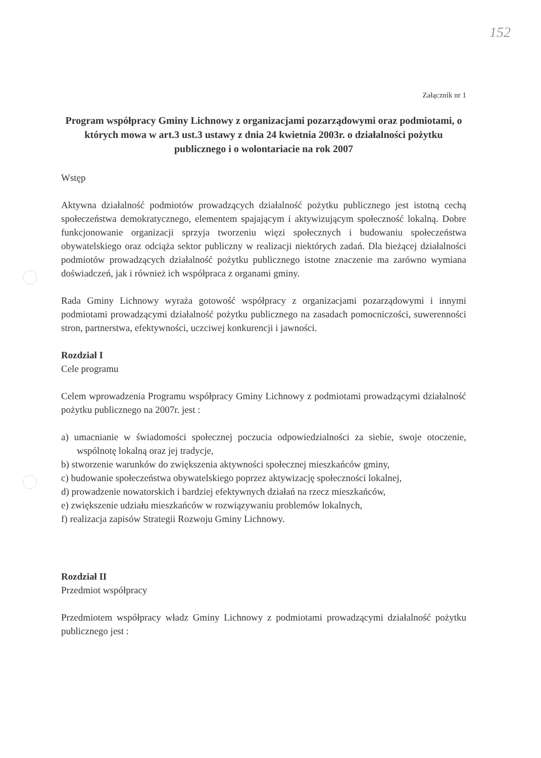152
Załącznik nr 1
Program współpracy Gminy Lichnowy z organizacjami pozarządowymi oraz podmiotami, o których mowa w art.3 ust.3 ustawy z dnia 24 kwietnia 2003r. o działalności pożytku publicznego i o wolontariacie na rok 2007
Wstęp
Aktywna działalność podmiotów prowadzących działalność pożytku publicznego jest istotną cechą społeczeństwa demokratycznego, elementem spajającym i aktywizującym społeczność lokalną. Dobre funkcjonowanie organizacji sprzyja tworzeniu więzi społecznych i budowaniu społeczeństwa obywatelskiego oraz odciąża sektor publiczny w realizacji niektórych zadań. Dla bieżącej działalności podmiotów prowadzących działalność pożytku publicznego istotne znaczenie ma zarówno wymiana doświadczeń, jak i również ich współpraca z organami gminy.
Rada Gminy Lichnowy wyraża gotowość współpracy z organizacjami pozarządowymi i innymi podmiotami prowadzącymi działalność pożytku publicznego na zasadach pomocniczości, suwerenności stron, partnerstwa, efektywności, uczciwej konkurencji i jawności.
Rozdział I
Cele programu
Celem wprowadzenia Programu współpracy Gminy Lichnowy z podmiotami prowadzącymi działalność pożytku publicznego na 2007r. jest :
a) umacnianie w świadomości społecznej poczucia odpowiedzialności za siebie, swoje otoczenie, wspólnotę lokalną oraz jej tradycje,
b) stworzenie warunków do zwiększenia aktywności społecznej mieszkańców gminy,
c) budowanie społeczeństwa obywatelskiego poprzez aktywizację społeczności lokalnej,
d) prowadzenie nowatorskich i bardziej efektywnych działań na rzecz mieszkańców,
e) zwiększenie udziału mieszkańców w rozwiązywaniu problemów lokalnych,
f) realizacja zapisów Strategii Rozwoju Gminy Lichnowy.
Rozdział II
Przedmiot współpracy
Przedmiotem współpracy władz Gminy Lichnowy z podmiotami prowadzącymi działalność pożytku publicznego jest :